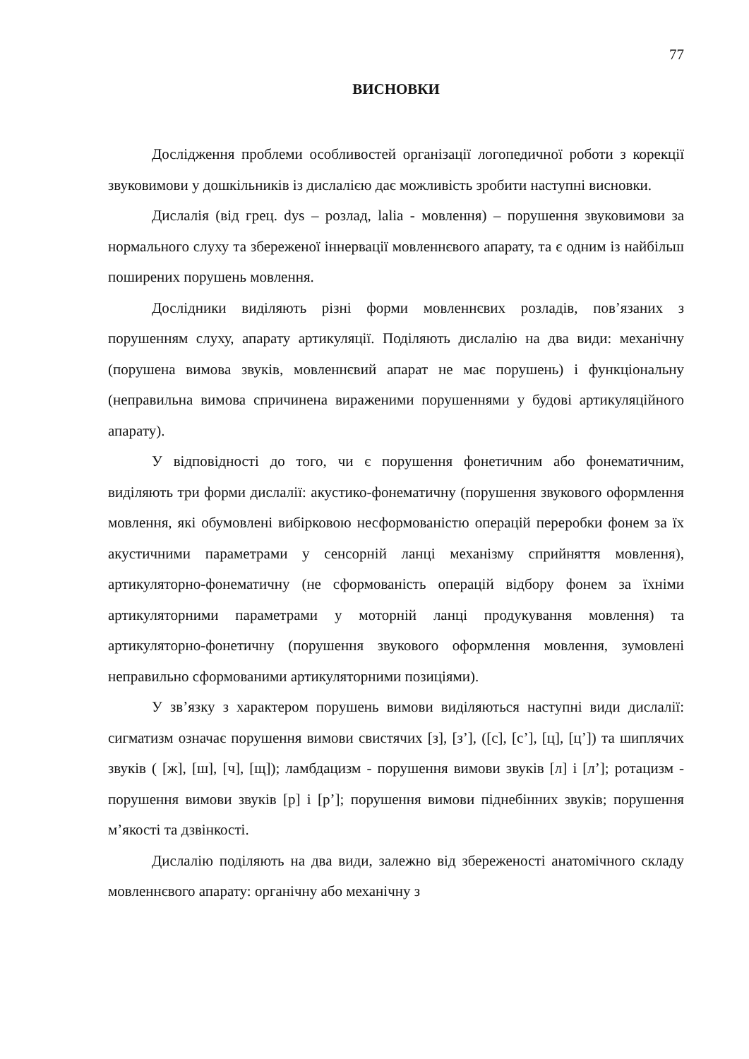77
ВИСНОВКИ
Дослідження проблеми особливостей організації логопедичної роботи з корекції звуковимови у дошкільників із дислалією дає можливість зробити наступні висновки.
Дислалія (від грец. dys – розлад, lalia - мовлення) – порушення звуковимови за нормального слуху та збереженої іннервації мовленнєвого апарату, та є одним із найбільш поширених порушень мовлення.
Дослідники виділяють різні форми мовленнєвих розладів, пов’язаних з порушенням слуху, апарату артикуляції. Поділяють дислалію на два види: механічну (порушена вимова звуків, мовленнєвий апарат не має порушень) і функціональну (неправильна вимова спричинена вираженими порушеннями у будові артикуляційного апарату).
У відповідності до того, чи є порушення фонетичним або фонематичним, виділяють три форми дислалії: акустико-фонематичну (порушення звукового оформлення мовлення, які обумовлені вибірковою несформованістю операцій переробки фонем за їх акустичними параметрами у сенсорній ланці механізму сприйняття мовлення), артикуляторно-фонематичну (не сформованість операцій відбору фонем за їхніми артикуляторними параметрами у моторній ланці продукування мовлення) та артикуляторно-фонетичну (порушення звукового оформлення мовлення, зумовлені неправильно сформованими артикуляторними позиціями).
У зв’язку з характером порушень вимови виділяються наступні види дислалії: сигматизм означає порушення вимови свистячих [з], [з’], ([с], [с’], [ц], [ц’]) та шиплячих звуків ( [ж], [ш], [ч], [щ]); ламбдацизм - порушення вимови звуків [л] і [л’]; ротацизм - порушення вимови звуків [р] і [р’]; порушення вимови піднебінних звуків; порушення м’якості та дзвінкості.
Дислалію поділяють на два види, залежно від збереженості анатомічного складу мовленнєвого апарату: органічну або механічну з